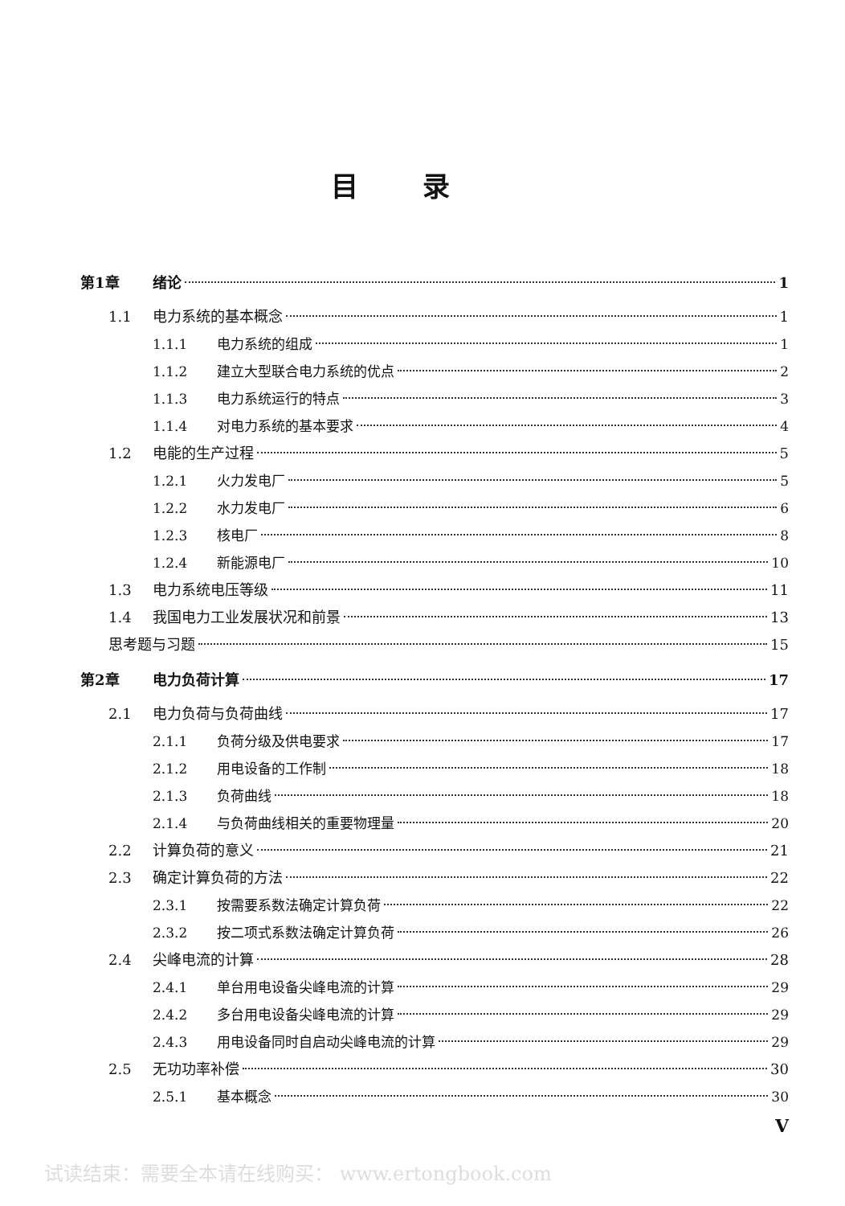目录
第1章 绪论 1
1.1 电力系统的基本概念 1
1.1.1 电力系统的组成 1
1.1.2 建立大型联合电力系统的优点 2
1.1.3 电力系统运行的特点 3
1.1.4 对电力系统的基本要求 4
1.2 电能的生产过程 5
1.2.1 火力发电厂 5
1.2.2 水力发电厂 6
1.2.3 核电厂 8
1.2.4 新能源电厂 10
1.3 电力系统电压等级 11
1.4 我国电力工业发展状况和前景 13
思考题与习题 15
第2章 电力负荷计算 17
2.1 电力负荷与负荷曲线 17
2.1.1 负荷分级及供电要求 17
2.1.2 用电设备的工作制 18
2.1.3 负荷曲线 18
2.1.4 与负荷曲线相关的重要物理量 20
2.2 计算负荷的意义 21
2.3 确定计算负荷的方法 22
2.3.1 按需要系数法确定计算负荷 22
2.3.2 按二项式系数法确定计算负荷 26
2.4 尖峰电流的计算 28
2.4.1 单台用电设备尖峰电流的计算 29
2.4.2 多台用电设备尖峰电流的计算 29
2.4.3 用电设备同时自启动尖峰电流的计算 29
2.5 无功功率补偿 30
2.5.1 基本概念 30
V
试读结束：需要全本请在线购买： www.ertongbook.com